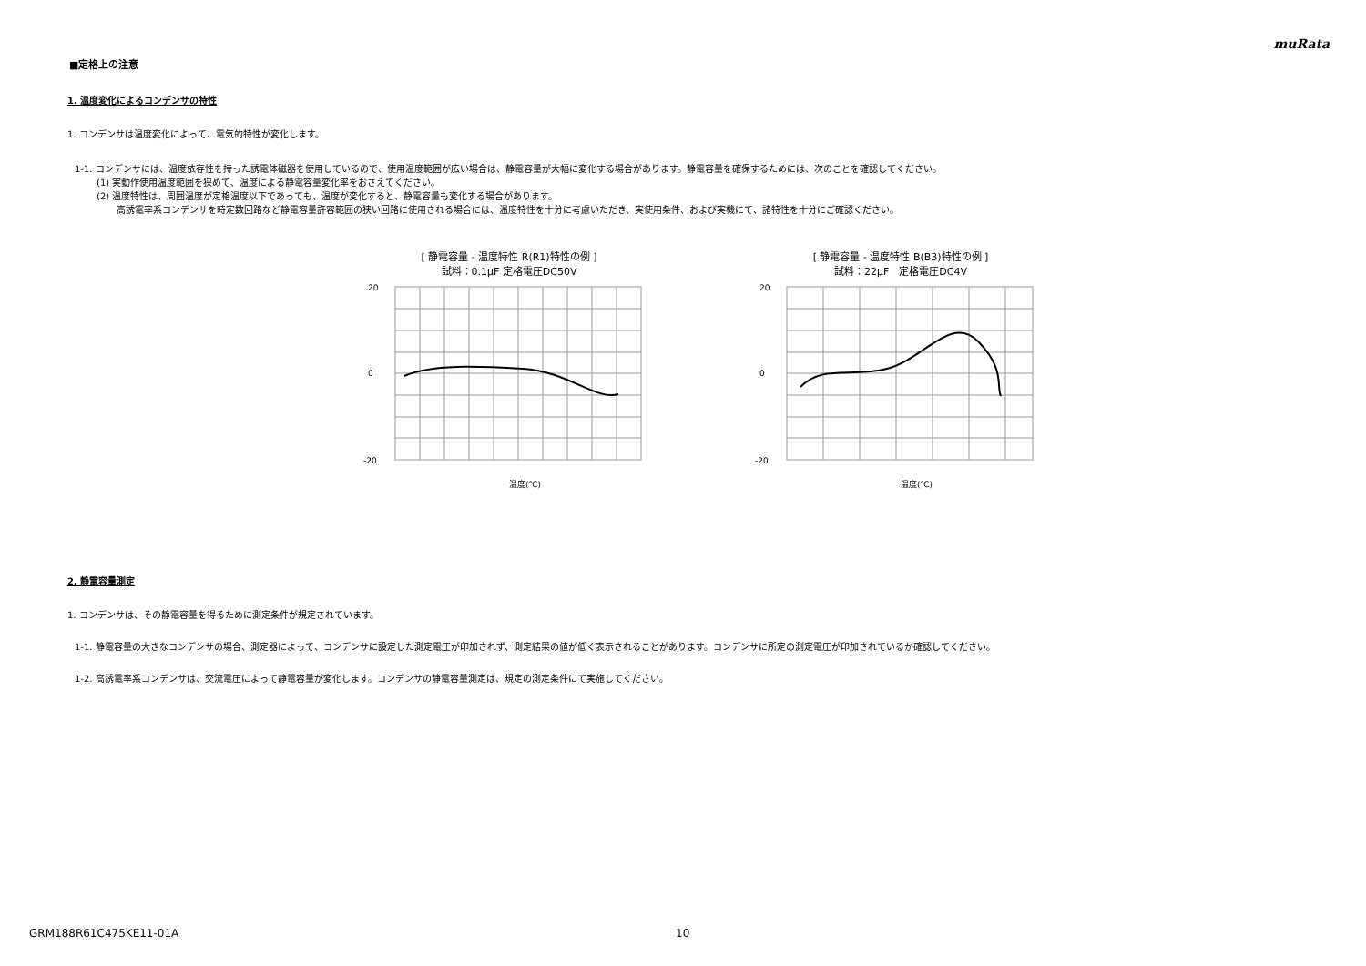muRata
■定格上の注意
1. 温度変化によるコンデンサの特性
1. コンデンサは温度変化によって、電気的特性が変化します。
1-1. コンデンサには、温度依存性を持った誘電体磁器を使用しているので、使用温度範囲が広い場合は、静電容量が大幅に変化する場合があります。静電容量を確保するためには、次のことを確認してください。
(1) 実動作使用温度範囲を狭めて、温度による静電容量変化率をおさえてください。
(2) 温度特性は、周囲温度が定格温度以下であっても、温度が変化すると、静電容量も変化する場合があります。
高誘電率系コンデンサを時定数回路など静電容量許容範囲の狭い回路に使用される場合には、温度特性を十分に考慮いただき、実使用条件、および実機にて、諸特性を十分にご確認ください。
[ 静電容量 - 温度特性 R(R1)特性の例 ]
試料：0.1μF 定格電圧DC50V
温度(℃)
20
0
-20
[ 静電容量 - 温度特性 B(B3)特性の例 ]
試料：22μF　定格電圧DC4V
温度(℃)
20
0
-20
2. 静電容量測定
1. コンデンサは、その静電容量を得るために測定条件が規定されています。
1-1. 静電容量の大きなコンデンサの場合、測定器によって、コンデンサに設定した測定電圧が印加されず、測定結果の値が低く表示されることがあります。コンデンサに所定の測定電圧が印加されているか確認してください。
1-2. 高誘電率系コンデンサは、交流電圧によって静電容量が変化します。コンデンサの静電容量測定は、規定の測定条件にて実施してください。
GRM188R61C475KE11-01A 10